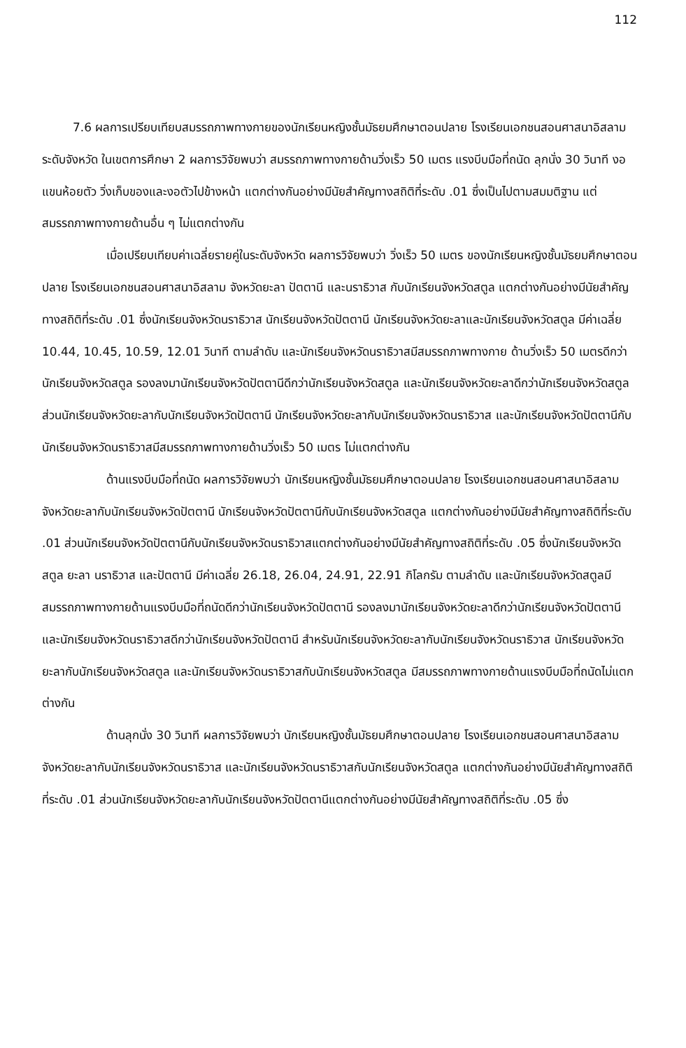112
7.6 ผลการเปรียบเทียบสมรรถภาพทางกายของนักเรียนหญิงชั้นมัธยมศึกษาตอนปลาย โรงเรียนเอกชนสอนศาสนาอิสลาม ระดับจังหวัด ในเขตการศึกษา 2 ผลการวิจัยพบว่า สมรรถภาพทางกายด้านวิ่งเร็ว 50 เมตร แรงบีบมือที่ถนัด ลุกนั่ง 30 วินาที งอแขนห้อยตัว วิ่งเก็บของและงอตัวไปข้างหน้า แตกต่างกันอย่างมีนัยสำคัญทางสถิติที่ระดับ .01 ซึ่งเป็นไปตามสมมติฐาน แต่สมรรถภาพทางกายด้านอื่น ๆ ไม่แตกต่างกัน
เมื่อเปรียบเทียบค่าเฉลี่ยรายคู่ในระดับจังหวัด ผลการวิจัยพบว่า วิ่งเร็ว 50 เมตร ของนักเรียนหญิงชั้นมัธยมศึกษาตอนปลาย โรงเรียนเอกชนสอนศาสนาอิสลาม จังหวัดยะลา ปัตตานี และนราธิวาส กับนักเรียนจังหวัดสตูล แตกต่างกันอย่างมีนัยสำคัญทางสถิติที่ระดับ .01 ซึ่งนักเรียนจังหวัดนราธิวาส นักเรียนจังหวัดปัตตานี นักเรียนจังหวัดยะลาและนักเรียนจังหวัดสตูล มีค่าเฉลี่ย 10.44, 10.45, 10.59, 12.01 วินาที ตามลำดับ และนักเรียนจังหวัดนราธิวาสมีสมรรถภาพทางกาย ด้านวิ่งเร็ว 50 เมตรดีกว่านักเรียนจังหวัดสตูล รองลงมานักเรียนจังหวัดปัตตานีดีกว่านักเรียนจังหวัดสตูล และนักเรียนจังหวัดยะลาดีกว่านักเรียนจังหวัดสตูล ส่วนนักเรียนจังหวัดยะลากับนักเรียนจังหวัดปัตตานี นักเรียนจังหวัดยะลากับนักเรียนจังหวัดนราธิวาส และนักเรียนจังหวัดปัตตานีกับนักเรียนจังหวัดนราธิวาสมีสมรรถภาพทางกายด้านวิ่งเร็ว 50 เมตร ไม่แตกต่างกัน
ด้านแรงบีบมือที่ถนัด ผลการวิจัยพบว่า นักเรียนหญิงชั้นมัธยมศึกษาตอนปลาย โรงเรียนเอกชนสอนศาสนาอิสลาม จังหวัดยะลากับนักเรียนจังหวัดปัตตานี นักเรียนจังหวัดปัตตานีกับนักเรียนจังหวัดสตูล แตกต่างกันอย่างมีนัยสำคัญทางสถิติที่ระดับ .01 ส่วนนักเรียนจังหวัดปัตตานีกับนักเรียนจังหวัดนราธิวาสแตกต่างกันอย่างมีนัยสำคัญทางสถิติที่ระดับ .05 ซึ่งนักเรียนจังหวัดสตูล ยะลา นราธิวาส และปัตตานี มีค่าเฉลี่ย 26.18, 26.04, 24.91, 22.91 กิโลกรัม ตามลำดับ และนักเรียนจังหวัดสตูลมีสมรรถภาพทางกายด้านแรงบีบมือที่ถนัดดีกว่านักเรียนจังหวัดปัตตานี รองลงมานักเรียนจังหวัดยะลาดีกว่านักเรียนจังหวัดปัตตานี และนักเรียนจังหวัดนราธิวาสดีกว่านักเรียนจังหวัดปัตตานี สำหรับนักเรียนจังหวัดยะลากับนักเรียนจังหวัดนราธิวาส นักเรียนจังหวัดยะลากับนักเรียนจังหวัดสตูล และนักเรียนจังหวัดนราธิวาสกับนักเรียนจังหวัดสตูล มีสมรรถภาพทางกายด้านแรงบีบมือที่ถนัดไม่แตกต่างกัน
ด้านลุกนั่ง 30 วินาที ผลการวิจัยพบว่า นักเรียนหญิงชั้นมัธยมศึกษาตอนปลาย โรงเรียนเอกชนสอนศาสนาอิสลาม จังหวัดยะลากับนักเรียนจังหวัดนราธิวาส และนักเรียนจังหวัดนราธิวาสกับนักเรียนจังหวัดสตูล แตกต่างกันอย่างมีนัยสำคัญทางสถิติที่ระดับ .01 ส่วนนักเรียนจังหวัดยะลากับนักเรียนจังหวัดปัตตานีแตกต่างกันอย่างมีนัยสำคัญทางสถิติที่ระดับ .05 ซึ่ง